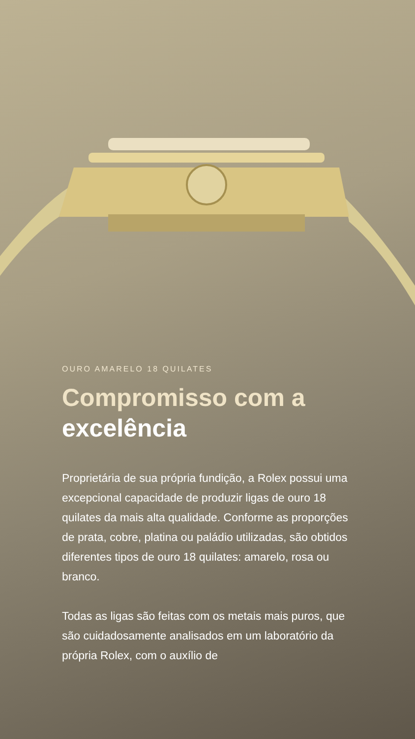OURO AMARELO 18 QUILATES
Compromisso com a excelência
Proprietária de sua própria fundição, a Rolex possui uma excepcional capacidade de produzir ligas de ouro 18 quilates da mais alta qualidade. Conforme as proporções de prata, cobre, platina ou paládio utilizadas, são obtidos diferentes tipos de ouro 18 quilates: amarelo, rosa ou branco.
Todas as ligas são feitas com os metais mais puros, que são cuidadosamente analisados em um laboratório da própria Rolex, com o auxílio de